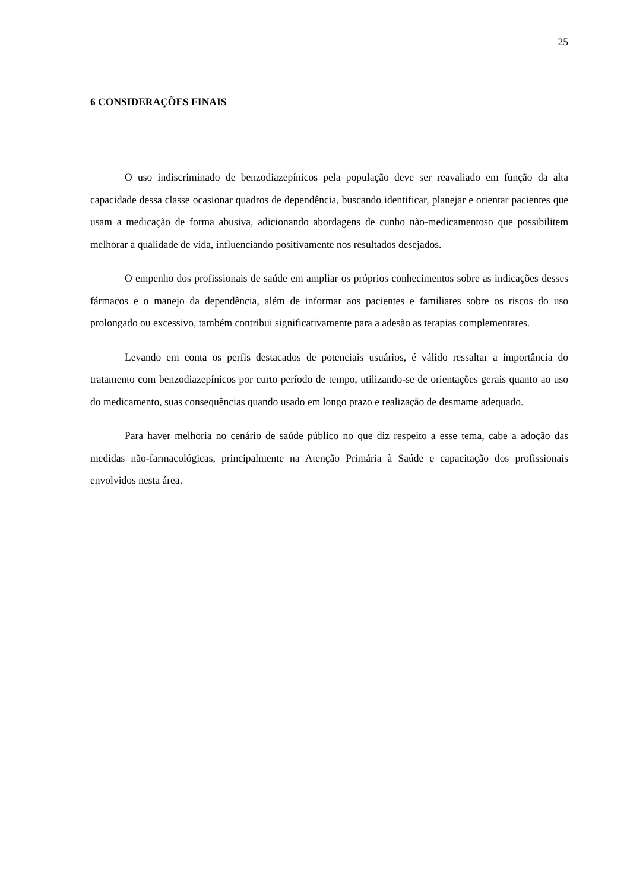25
6 CONSIDERAÇÕES FINAIS
O uso indiscriminado de benzodiazepínicos pela população deve ser reavaliado em função da alta capacidade dessa classe ocasionar quadros de dependência, buscando identificar, planejar e orientar pacientes que usam a medicação de forma abusiva, adicionando abordagens de cunho não-medicamentoso que possibilitem melhorar a qualidade de vida, influenciando positivamente nos resultados desejados.
O empenho dos profissionais de saúde em ampliar os próprios conhecimentos sobre as indicações desses fármacos e o manejo da dependência, além de informar aos pacientes e familiares sobre os riscos do uso prolongado ou excessivo, também contribui significativamente para a adesão as terapias complementares.
Levando em conta os perfis destacados de potenciais usuários, é válido ressaltar a importância do tratamento com benzodiazepínicos por curto período de tempo, utilizando-se de orientações gerais quanto ao uso do medicamento, suas consequências quando usado em longo prazo e realização de desmame adequado.
Para haver melhoria no cenário de saúde público no que diz respeito a esse tema, cabe a adoção das medidas não-farmacológicas, principalmente na Atenção Primária à Saúde e capacitação dos profissionais envolvidos nesta área.